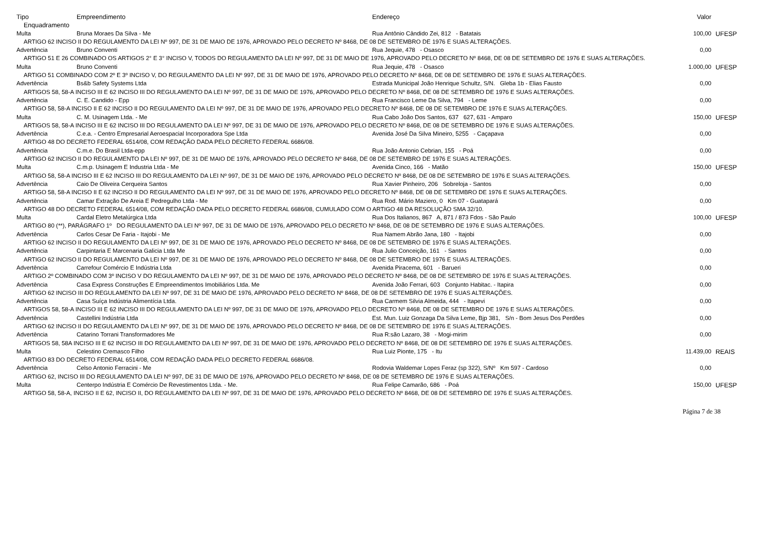| Tipo | Empreendimento | Endereço | Valor | |
| --- | --- | --- | --- | --- |
| Enquadramento | | | | |
| Multa | Bruna Moraes Da Silva - Me | Rua Antônio Cândido Zei, 812 - Batatais | 100,00 | UFESP |
| ARTIGO 62 INCISO II DO REGULAMENTO DA LEI Nº 997, DE 31 DE MAIO DE 1976, APROVADO PELO DECRETO Nº 8468, DE 08 DE SETEMBRO DE 1976 E SUAS ALTERAÇÕES. | | | | |
| Advertência | Bruno Conventi | Rua Jequie, 478 - Osasco | 0,00 | |
| ARTIGO 51 E 26 COMBINADO OS ARTIGOS 2° E 3° INCISO V, TODOS DO REGULAMENTO DA LEI Nº 997, DE 31 DE MAIO DE 1976, APROVADO PELO DECRETO Nº 8468, DE 08 DE SETEMBRO DE 1976 E SUAS ALTERAÇÕES. | | | | |
| Multa | Bruno Conventi | Rua Jequie, 478 - Osasco | 1.000,00 | UFESP |
| ARTIGO 51 COMBINADO COM 2º E 3º INCISO V, DO REGULAMENTO DA LEI Nº 997, DE 31 DE MAIO DE 1976, APROVADO PELO DECRETO Nº 8468, DE 08 DE SETEMBRO DE 1976 E SUAS ALTERAÇÕES. | | | | |
| Advertência | Bs&b Safety Systems Ltda | Estrada Municipal João Henrique Schultz, S/N. Gleba 1b - Elias Fausto | 0,00 | |
| ARTIGOS 58, 58-A INCISO III E 62 INCISO III DO REGULAMENTO DA LEI Nº 997, DE 31 DE MAIO DE 1976, APROVADO PELO DECRETO Nº 8468, DE 08 DE SETEMBRO DE 1976 E SUAS ALTERAÇÕES. | | | | |
| Advertência | C. E. Candido - Epp | Rua Francisco Leme Da Silva, 794 - Leme | 0,00 | |
| ARTIGO 58, 58-A INCISO II E 62 INCISO II DO REGULAMENTO DA LEI Nº 997, DE 31 DE MAIO DE 1976, APROVADO PELO DECRETO Nº 8468, DE 08 DE SETEMBRO DE 1976 E SUAS ALTERAÇÕES. | | | | |
| Multa | C. M. Usinagem Ltda. - Me | Rua Cabo João Dos Santos, 637 627, 631 - Amparo | 150,00 | UFESP |
| ARTIGOS 58, 58-A INCISO III E 62 INCISO III DO REGULAMENTO DA LEI Nº 997, DE 31 DE MAIO DE 1976, APROVADO PELO DECRETO Nº 8468, DE 08 DE SETEMBRO DE 1976 E SUAS ALTERAÇÕES. | | | | |
| Advertência | C.e.a. - Centro Empresarial Aeroespacial Incorporadora Spe Ltda | Avenida José Da Silva Mineiro, 5255 - Caçapava | 0,00 | |
| ARTIGO 48 DO DECRETO FEDERAL 6514/08, COM REDAÇÃO DADA PELO DECRETO FEDERAL 6686/08. | | | | |
| Advertência | C.m.e. Do Brasil Ltda-epp | Rua João Antonio Cebrian, 155 - Poá | 0,00 | |
| ARTIGO 62 INCISO II DO REGULAMENTO DA LEI Nº 997, DE 31 DE MAIO DE 1976, APROVADO PELO DECRETO Nº 8468, DE 08 DE SETEMBRO DE 1976 E SUAS ALTERAÇÕES. | | | | |
| Multa | C.m.p. Usinagem E Industria Ltda - Me | Avenida Cinco, 166 - Matão | 150,00 | UFESP |
| ARTIGO 58, 58-A INCISO III E 62 INCISO III DO REGULAMENTO DA LEI Nº 997, DE 31 DE MAIO DE 1976, APROVADO PELO DECRETO Nº 8468, DE 08 DE SETEMBRO DE 1976 E SUAS ALTERAÇÕES. | | | | |
| Advertência | Caio De Oliveira Cerqueira Santos | Rua Xavier Pinheiro, 206 Sobreloja - Santos | 0,00 | |
| ARTIGO 58, 58-A INCISO II E 62 INCISO II DO REGULAMENTO DA LEI Nº 997, DE 31 DE MAIO DE 1976, APROVADO PELO DECRETO Nº 8468, DE 08 DE SETEMBRO DE 1976 E SUAS ALTERAÇÕES. | | | | |
| Advertência | Camar Extração De Areia E Pedregulho Ltda - Me | Rua Rod. Mário Maziero, 0 Km 07 - Guatapará | 0,00 | |
| ARTIGO 48 DO DECRETO FEDERAL 6514/08, COM REDAÇÃO DADA PELO DECRETO FEDERAL 6686/08, CUMULADO COM O ARTIGO 48 DA RESOLUÇÃO SMA 32/10. | | | | |
| Multa | Cardal Eletro Metalúrgica Ltda | Rua Dos Italianos, 867 A, 871 / 873 Fdos - São Paulo | 100,00 | UFESP |
| ARTIGO 80 (**), PARÁGRAFO 1º DO REGULAMENTO DA LEI Nº 997, DE 31 DE MAIO DE 1976, APROVADO PELO DECRETO Nº 8468, DE 08 DE SETEMBRO DE 1976 E SUAS ALTERAÇÕES. | | | | |
| Advertência | Carlos Cesar De Faria - Itajobi - Me | Rua Namem Abrão Jana, 180 - Itajobi | 0,00 | |
| ARTIGO 62 INCISO II DO REGULAMENTO DA LEI Nº 997, DE 31 DE MAIO DE 1976, APROVADO PELO DECRETO Nº 8468, DE 08 DE SETEMBRO DE 1976 E SUAS ALTERAÇÕES. | | | | |
| Advertência | Carpintaria E Marcenaria Galicia Ltda Me | Rua Julio Conceição, 161 - Santos | 0,00 | |
| ARTIGO 62 INCISO II DO REGULAMENTO DA LEI Nº 997, DE 31 DE MAIO DE 1976, APROVADO PELO DECRETO Nº 8468, DE 08 DE SETEMBRO DE 1976 E SUAS ALTERAÇÕES. | | | | |
| Advertência | Carrefour Comércio E Indústria Ltda | Avenida Piracema, 601 - Barueri | 0,00 | |
| ARTIGO 2º COMBINADO COM 3º INCISO V DO REGULAMENTO DA LEI Nº 997, DE 31 DE MAIO DE 1976, APROVADO PELO DECRETO Nº 8468, DE 08 DE SETEMBRO DE 1976 E SUAS ALTERAÇÕES. | | | | |
| Advertência | Casa Express Construções E Empreendimentos Imobiliários Ltda. Me | Avenida João Ferrari, 603 Conjunto Habitac. - Itapira | 0,00 | |
| ARTIGO 62 INCISO III DO REGULAMENTO DA LEI Nº 997, DE 31 DE MAIO DE 1976, APROVADO PELO DECRETO Nº 8468, DE 08 DE SETEMBRO DE 1976 E SUAS ALTERAÇÕES. | | | | |
| Advertência | Casa Suíça Indústria Alimentícia Ltda. | Rua Carmem Silvia Almeida, 444 - Itapevi | 0,00 | |
| ARTIGOS 58, 58-A INCISO III E 62 INCISO III DO REGULAMENTO DA LEI Nº 997, DE 31 DE MAIO DE 1976, APROVADO PELO DECRETO Nº 8468, DE 08 DE SETEMBRO DE 1976 E SUAS ALTERAÇÕES. | | | | |
| Advertência | Castellini Indústria Ltda | Est. Mun. Luiz Gonzaga Da Silva Leme, Bjp 381, S/n - Bom Jesus Dos Perdões | 0,00 | |
| ARTIGO 62 INCISO II DO REGULAMENTO DA LEI Nº 997, DE 31 DE MAIO DE 1976, APROVADO PELO DECRETO Nº 8468, DE 08 DE SETEMBRO DE 1976 E SUAS ALTERAÇÕES. | | | | |
| Advertência | Catarino Torrani Transformadores Me | Rua R:são Lazaro, 38 - Mogi-mirim | 0,00 | |
| ARTIGOS 58, 58A INCISO III E 62 INCISO III DO REGULAMENTO DA LEI Nº 997, DE 31 DE MAIO DE 1976, APROVADO PELO DECRETO Nº 8468, DE 08 DE SETEMBRO DE 1976 E SUAS ALTERAÇÕES. | | | | |
| Multa | Celestino Cremasco Filho | Rua Luiz Pionte, 175 - Itu | 11.439,00 | REAIS |
| ARTIGO 83 DO DECRETO FEDERAL 6514/08, COM REDAÇÃO DADA PELO DECRETO FEDERAL 6686/08. | | | | |
| Advertência | Celso Antonio Ferracini - Me | Rodovia Waldemar Lopes Feraz (sp 322), S/Nº Km 597 - Cardoso | 0,00 | |
| ARTIGO 62, INCISO III DO REGULAMENTO DA LEI Nº 997, DE 31 DE MAIO DE 1976, APROVADO PELO DECRETO Nº 8468, DE 08 DE SETEMBRO DE 1976 E SUAS ALTERAÇÕES. | | | | |
| Multa | Centerpo Indústria E Comércio De Revestimentos Ltda. - Me. | Rua Felipe Camarão, 686 - Poá | 150,00 | UFESP |
| ARTIGO 58, 58-A, INCISO II E 62, INCISO II, DO REGULAMENTO DA LEI Nº 997, DE 31 DE MAIO DE 1976, APROVADO PELO DECRETO Nº 8468, DE 08 DE SETEMBRO DE 1976 E SUAS ALTERAÇÕES. | | | | |
Página 7 de 38